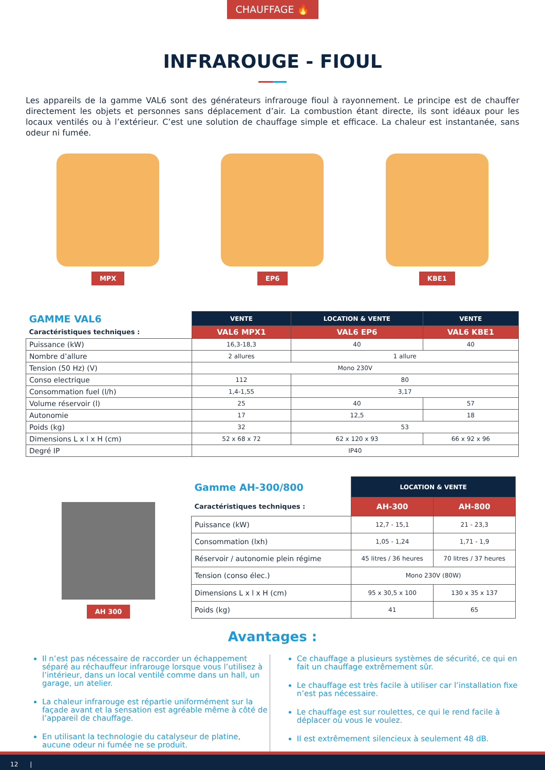CHAUFFAGE 🔥
INFRAROUGE - FIOUL
Les appareils de la gamme VAL6 sont des générateurs infrarouge fioul à rayonnement. Le principe est de chauffer directement les objets et personnes sans déplacement d’air. La combustion étant directe, ils sont idéaux pour les locaux ventilés ou à l’extérieur. C’est une solution de chauffage simple et efficace. La chaleur est instantanée, sans odeur ni fumée.
MPX EP6 KBE1
| GAMME VAL6 | VENTE | LOCATION & VENTE | VENTE |
| Caractéristiques techniques : | VAL6 MPX1 | VAL6 EP6 | VAL6 KBE1 |
| Puissance (kW) | 16,3-18,3 | 40 | 40 |
| Nombre d’allure | 2 allures | 1 allure | |
| Tension (50 Hz) (V) | Mono 230V | | |
| Conso electrique | 112 | 80 | |
| Consommation fuel (l/h) | 1,4-1,55 | 3,17 | |
| Volume réservoir (l) | 25 | 40 | 57 |
| Autonomie | 17 | 12,5 | 18 |
| Poids (kg) | 32 | 53 | |
| Dimensions L x l x H (cm) | 52 x 68 x 72 | 62 x 120 x 93 | 66 x 92 x 96 |
| Degré IP | IP40 | | |
AH 300
| Gamme AH-300/800 | LOCATION & VENTE | |
| Caractéristiques techniques : | AH-300 | AH-800 |
| Puissance (kW) | 12,7 - 15,1 | 21 - 23,3 |
| Consommation (lxh) | 1,05 - 1,24 | 1,71 - 1,9 |
| Réservoir / autonomie plein régime | 45 litres / 36 heures | 70 litres / 37 heures |
| Tension (conso élec.) | Mono 230V (80W) | |
| Dimensions L x l x H (cm) | 95 x 30,5 x 100 | 130 x 35 x 137 |
| Poids (kg) | 41 | 65 |
Avantages :
Il n’est pas nécessaire de raccorder un échappement séparé au réchauffeur infrarouge lorsque vous l’utilisez à l’intérieur, dans un local ventilé comme dans un hall, un garage, un atelier.
La chaleur infrarouge est répartie uniformément sur la façade avant et la sensation est agréable même à côté de l’appareil de chauffage.
En utilisant la technologie du catalyseur de platine, aucune odeur ni fumée ne se produit.
Ce chauffage a plusieurs systèmes de sécurité, ce qui en fait un chauffage extrêmement sûr.
Le chauffage est très facile à utiliser car l’installation fixe n’est pas nécessaire.
Le chauffage est sur roulettes, ce qui le rend facile à déplacer où vous le voulez.
Il est extrêmement silencieux à seulement 48 dB.
12 |